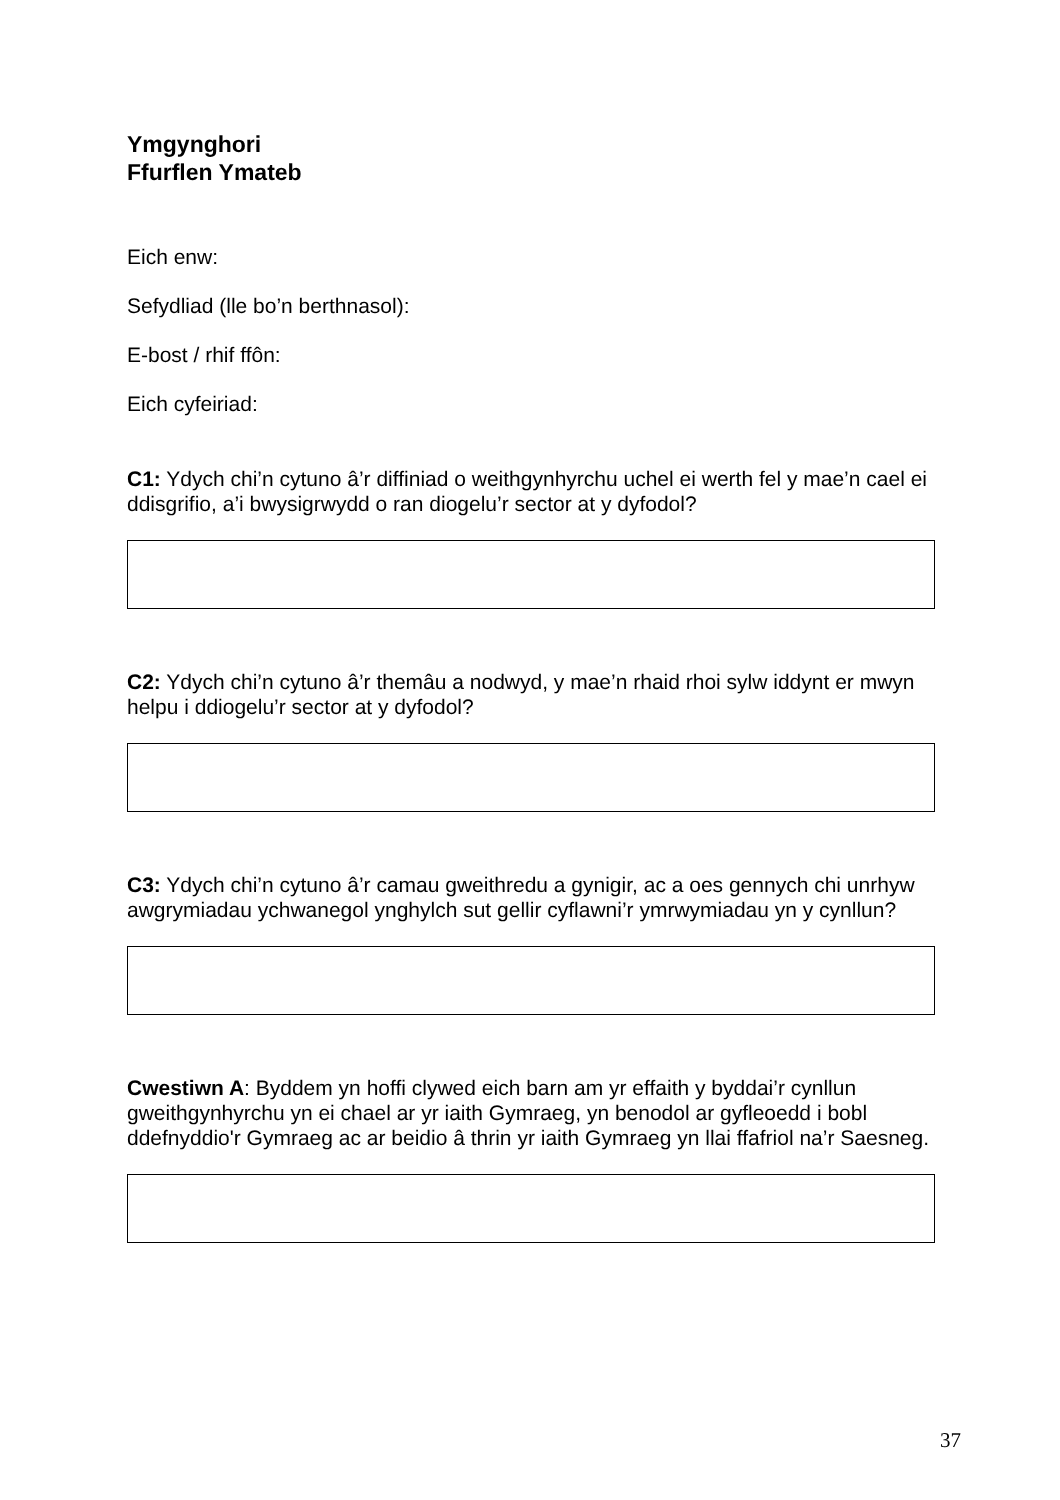Ymgynghori
Ffurflen Ymateb
Eich enw:
Sefydliad (lle bo’n berthnasol):
E-bost / rhif ffôn:
Eich cyfeiriad:
C1: Ydych chi’n cytuno â’r diffiniad o weithgynhyrchu uchel ei werth fel y mae’n cael ei ddisgrifio, a’i bwysigrwydd o ran diogelu’r sector at y dyfodol?
C2: Ydych chi’n cytuno â’r themâu a nodwyd, y mae’n rhaid rhoi sylw iddynt er mwyn helpu i ddiogelu’r sector at y dyfodol?
C3: Ydych chi’n cytuno â’r camau gweithredu a gynigir, ac a oes gennych chi unrhyw awgrymiadau ychwanegol ynghylch sut gellir cyflawni’r ymrwymiadau yn y cynllun?
Cwestiwn A: Byddem yn hoffi clywed eich barn am yr effaith y byddai’r cynllun gweithgynhyrchu yn ei chael ar yr iaith Gymraeg, yn benodol ar gyfleoedd i bobl ddefnyddio'r Gymraeg ac ar beidio â thrin yr iaith Gymraeg yn llai ffafriol na’r Saesneg.
37